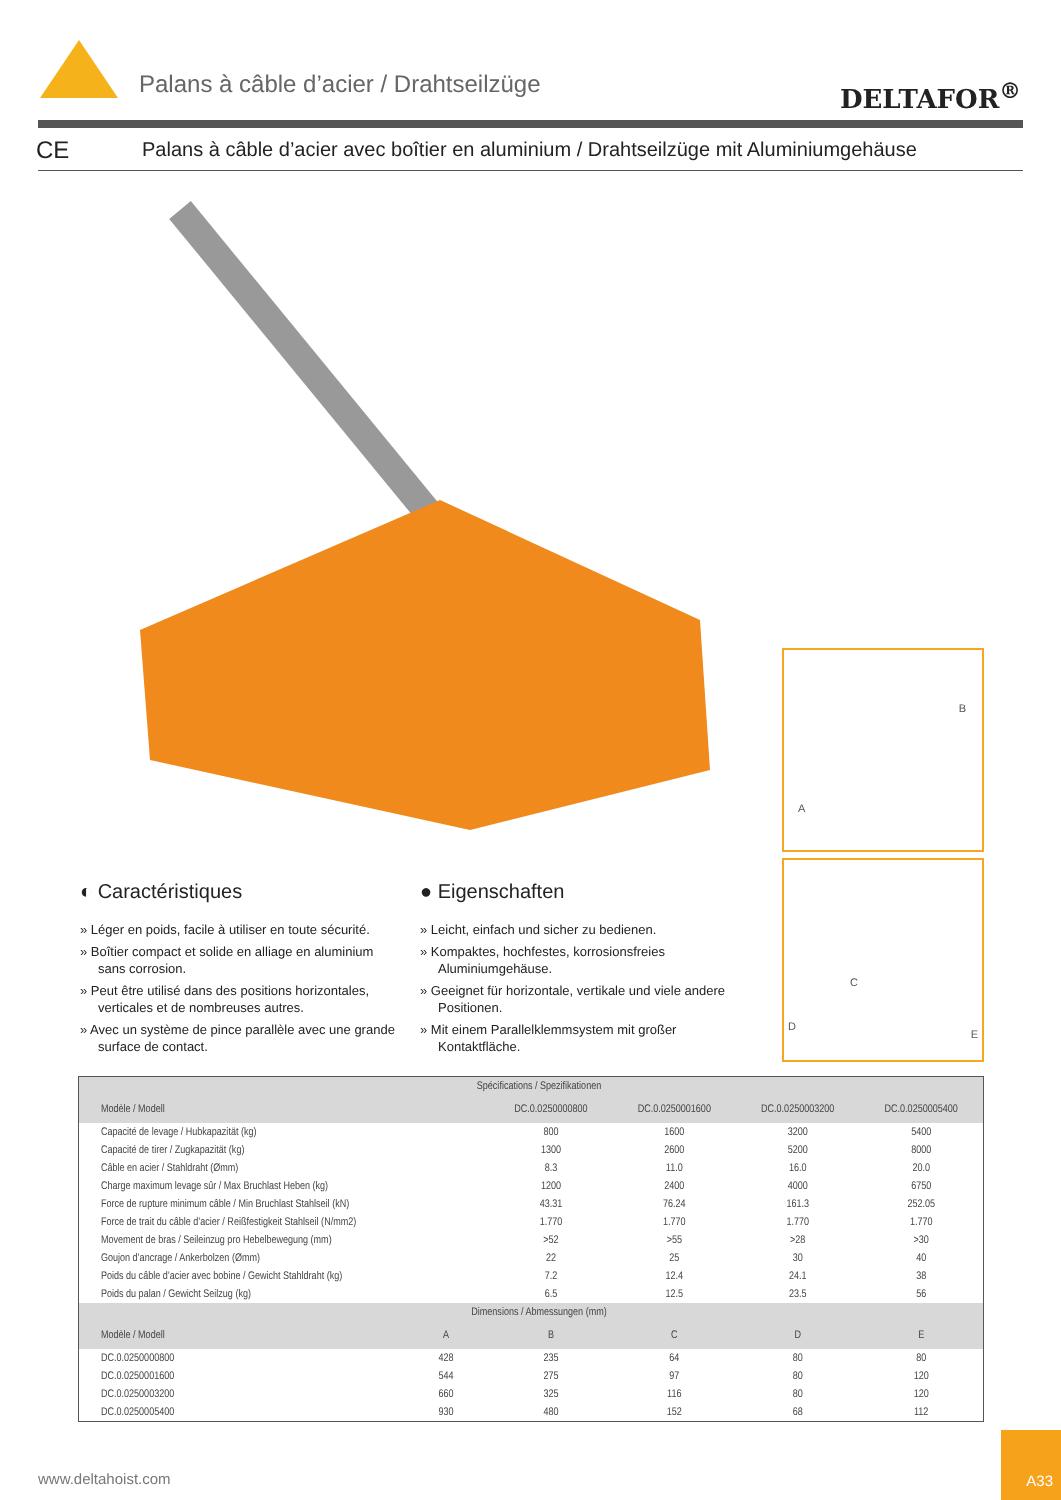Palans à câble d’acier / Drahtseilzüge
DELTAFOR<sup>®</sup>
CE Palans à câble d’acier avec boîtier en aluminium / Drahtseilzüge mit Aluminiumgehäuse
B
A
C
D
E
◐ Caractéristiques
» Léger en poids, facile à utiliser en toute sécurité.
» Boîtier compact et solide en alliage en aluminium sans corrosion.
» Peut être utilisé dans des positions horizontales, verticales et de nombreuses autres.
» Avec un système de pince parallèle avec une grande surface de contact.
● Eigenschaften
» Leicht, einfach und sicher zu bedienen.
» Kompaktes, hochfestes, korrosionsfreies Aluminiumgehäuse.
» Geeignet für horizontale, vertikale und viele andere Positionen.
» Mit einem Parallelklemmsystem mit großer Kontaktfläche.
| Spécifications / Spezifikationen | | | | | |
| --- | --- | --- | --- | --- | --- |
| Modèle / Modell | | DC.0.0250000800 | DC.0.0250001600 | DC.0.0250003200 | DC.0.0250005400 |
| Capacité de levage / Hubkapazität (kg) | | 800 | 1600 | 3200 | 5400 |
| Capacité de tirer / Zugkapazität (kg) | | 1300 | 2600 | 5200 | 8000 |
| Câble en acier / Stahldraht (Ømm) | | 8.3 | 11.0 | 16.0 | 20.0 |
| Charge maximum levage sûr / Max Bruchlast Heben (kg) | | 1200 | 2400 | 4000 | 6750 |
| Force de rupture minimum câble / Min Bruchlast Stahlseil (kN) | | 43.31 | 76.24 | 161.3 | 252.05 |
| Force de trait du câble d’acier / Reißfestigkeit Stahlseil (N/mm2) | | 1.770 | 1.770 | 1.770 | 1.770 |
| Movement de bras / Seileinzug pro Hebelbewegung (mm) | | >52 | >55 | >28 | >30 |
| Goujon d’ancrage / Ankerbolzen (Ømm) | | 22 | 25 | 30 | 40 |
| Poids du câble d’acier avec bobine / Gewicht Stahldraht (kg) | | 7.2 | 12.4 | 24.1 | 38 |
| Poids du palan / Gewicht Seilzug (kg) | | 6.5 | 12.5 | 23.5 | 56 |
| Dimensions / Abmessungen (mm) | | | | | |
| Modèle / Modell | A | B | C | D | E |
| DC.0.0250000800 | 428 | 235 | 64 | 80 | 80 |
| DC.0.0250001600 | 544 | 275 | 97 | 80 | 120 |
| DC.0.0250003200 | 660 | 325 | 116 | 80 | 120 |
| DC.0.0250005400 | 930 | 480 | 152 | 68 | 112 |
www.deltahoist.com
A33